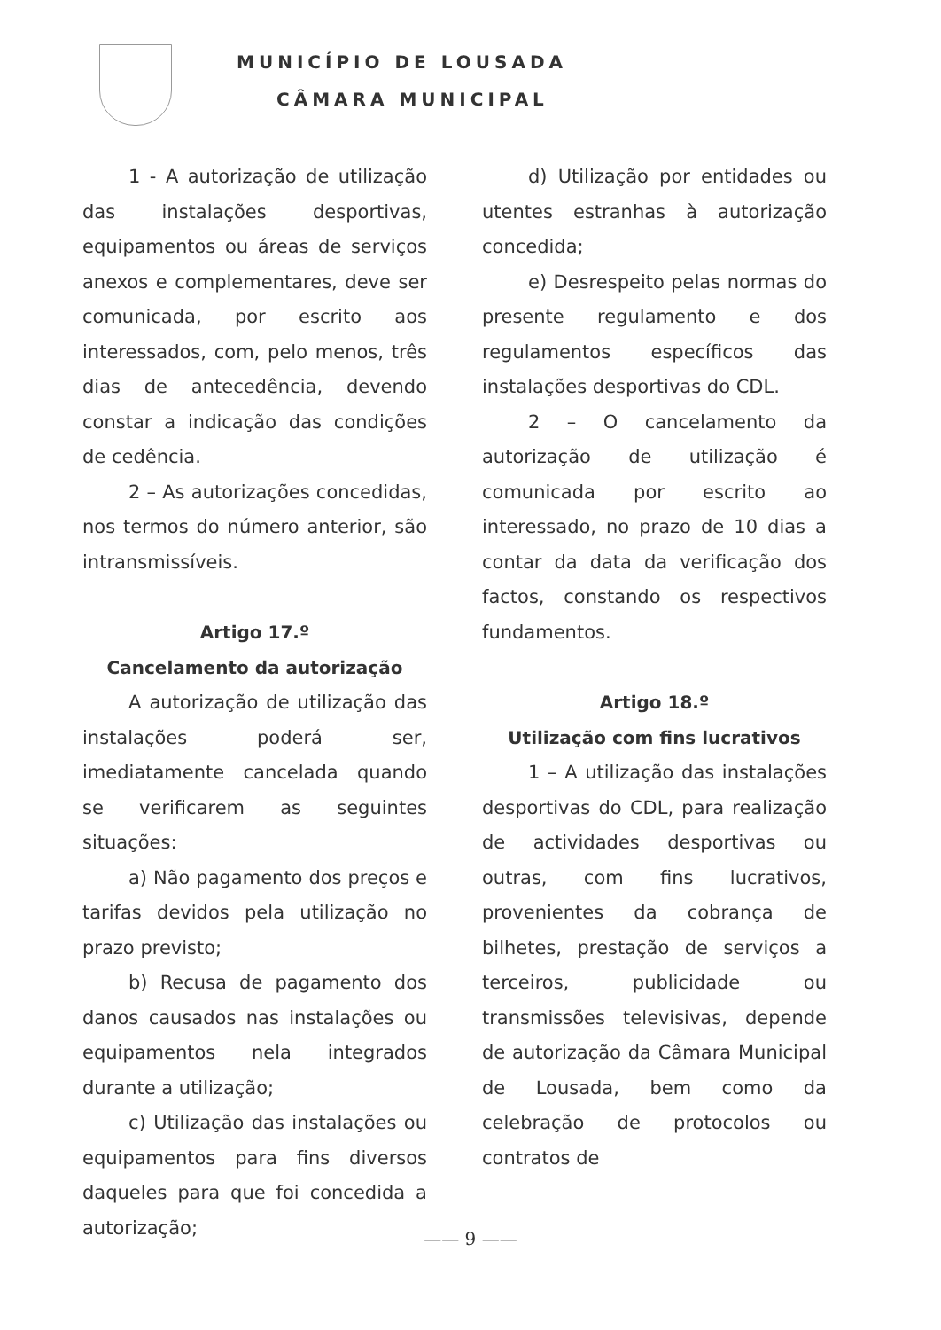MUNICÍPIO DE LOUSADA
CÂMARA MUNICIPAL
1 - A autorização de utilização das instalações desportivas, equipamentos ou áreas de serviços anexos e complementares, deve ser comunicada, por escrito aos interessados, com, pelo menos, três dias de antecedência, devendo constar a indicação das condições de cedência.
2 – As autorizações concedidas, nos termos do número anterior, são intransmissíveis.
Artigo 17.º
Cancelamento da autorização
A autorização de utilização das instalações poderá ser, imediatamente cancelada quando se verificarem as seguintes situações:
a) Não pagamento dos preços e tarifas devidos pela utilização no prazo previsto;
b) Recusa de pagamento dos danos causados nas instalações ou equipamentos nela integrados durante a utilização;
c) Utilização das instalações ou equipamentos para fins diversos daqueles para que foi concedida a autorização;
d) Utilização por entidades ou utentes estranhas à autorização concedida;
e) Desrespeito pelas normas do presente regulamento e dos regulamentos específicos das instalações desportivas do CDL.
2 – O cancelamento da autorização de utilização é comunicada por escrito ao interessado, no prazo de 10 dias a contar da data da verificação dos factos, constando os respectivos fundamentos.
Artigo 18.º
Utilização com fins lucrativos
1 – A utilização das instalações desportivas do CDL, para realização de actividades desportivas ou outras, com fins lucrativos, provenientes da cobrança de bilhetes, prestação de serviços a terceiros, publicidade ou transmissões televisivas, depende de autorização da Câmara Municipal de Lousada, bem como da celebração de protocolos ou contratos de
—— 9 ——